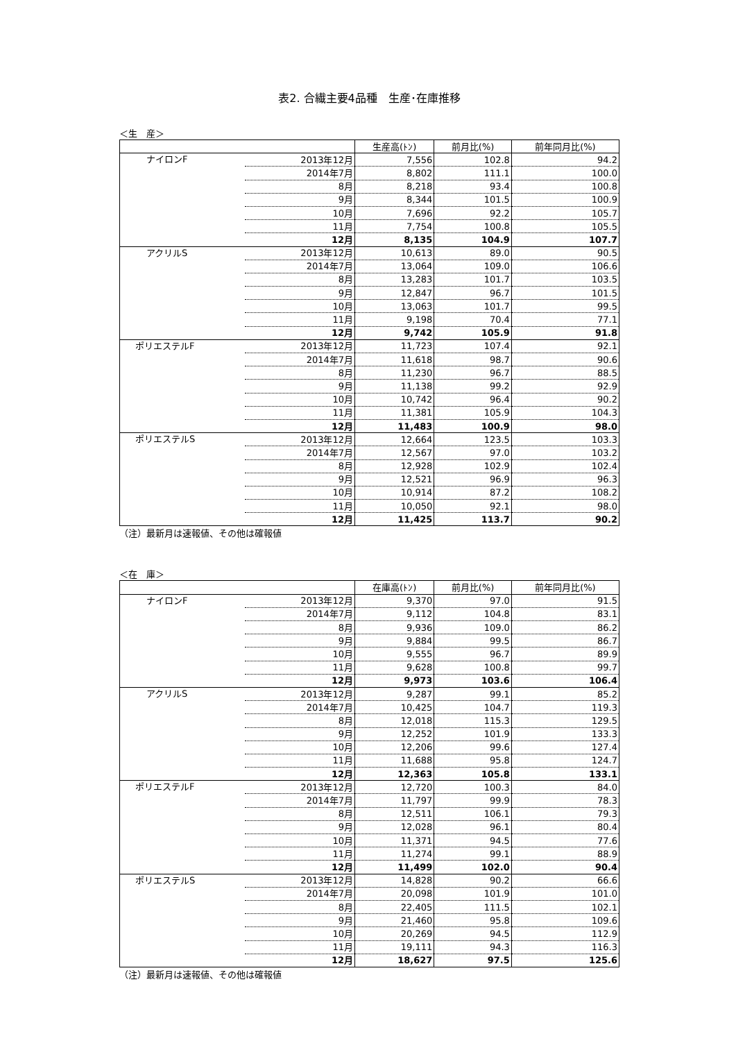表2. 合繊主要4品種　生産･在庫推移
＜生　産＞
| | | 生産高(ﾄﾝ) | 前月比(%) | 前年同月比(%) |
| --- | --- | --- | --- | --- |
| ナイロンF | 2013年12月 | 7,556 | 102.8 | 94.2 |
| | 2014年7月 | 8,802 | 111.1 | 100.0 |
| | 8月 | 8,218 | 93.4 | 100.8 |
| | 9月 | 8,344 | 101.5 | 100.9 |
| | 10月 | 7,696 | 92.2 | 105.7 |
| | 11月 | 7,754 | 100.8 | 105.5 |
| | 12月 | 8,135 | 104.9 | 107.7 |
| アクリルS | 2013年12月 | 10,613 | 89.0 | 90.5 |
| | 2014年7月 | 13,064 | 109.0 | 106.6 |
| | 8月 | 13,283 | 101.7 | 103.5 |
| | 9月 | 12,847 | 96.7 | 101.5 |
| | 10月 | 13,063 | 101.7 | 99.5 |
| | 11月 | 9,198 | 70.4 | 77.1 |
| | 12月 | 9,742 | 105.9 | 91.8 |
| ポリエステルF | 2013年12月 | 11,723 | 107.4 | 92.1 |
| | 2014年7月 | 11,618 | 98.7 | 90.6 |
| | 8月 | 11,230 | 96.7 | 88.5 |
| | 9月 | 11,138 | 99.2 | 92.9 |
| | 10月 | 10,742 | 96.4 | 90.2 |
| | 11月 | 11,381 | 105.9 | 104.3 |
| | 12月 | 11,483 | 100.9 | 98.0 |
| ポリエステルS | 2013年12月 | 12,664 | 123.5 | 103.3 |
| | 2014年7月 | 12,567 | 97.0 | 103.2 |
| | 8月 | 12,928 | 102.9 | 102.4 |
| | 9月 | 12,521 | 96.9 | 96.3 |
| | 10月 | 10,914 | 87.2 | 108.2 |
| | 11月 | 10,050 | 92.1 | 98.0 |
| | 12月 | 11,425 | 113.7 | 90.2 |
（注）最新月は速報値、その他は確報値
＜在　庫＞
| | | 在庫高(ﾄﾝ) | 前月比(%) | 前年同月比(%) |
| --- | --- | --- | --- | --- |
| ナイロンF | 2013年12月 | 9,370 | 97.0 | 91.5 |
| | 2014年7月 | 9,112 | 104.8 | 83.1 |
| | 8月 | 9,936 | 109.0 | 86.2 |
| | 9月 | 9,884 | 99.5 | 86.7 |
| | 10月 | 9,555 | 96.7 | 89.9 |
| | 11月 | 9,628 | 100.8 | 99.7 |
| | 12月 | 9,973 | 103.6 | 106.4 |
| アクリルS | 2013年12月 | 9,287 | 99.1 | 85.2 |
| | 2014年7月 | 10,425 | 104.7 | 119.3 |
| | 8月 | 12,018 | 115.3 | 129.5 |
| | 9月 | 12,252 | 101.9 | 133.3 |
| | 10月 | 12,206 | 99.6 | 127.4 |
| | 11月 | 11,688 | 95.8 | 124.7 |
| | 12月 | 12,363 | 105.8 | 133.1 |
| ポリエステルF | 2013年12月 | 12,720 | 100.3 | 84.0 |
| | 2014年7月 | 11,797 | 99.9 | 78.3 |
| | 8月 | 12,511 | 106.1 | 79.3 |
| | 9月 | 12,028 | 96.1 | 80.4 |
| | 10月 | 11,371 | 94.5 | 77.6 |
| | 11月 | 11,274 | 99.1 | 88.9 |
| | 12月 | 11,499 | 102.0 | 90.4 |
| ポリエステルS | 2013年12月 | 14,828 | 90.2 | 66.6 |
| | 2014年7月 | 20,098 | 101.9 | 101.0 |
| | 8月 | 22,405 | 111.5 | 102.1 |
| | 9月 | 21,460 | 95.8 | 109.6 |
| | 10月 | 20,269 | 94.5 | 112.9 |
| | 11月 | 19,111 | 94.3 | 116.3 |
| | 12月 | 18,627 | 97.5 | 125.6 |
（注）最新月は速報値、その他は確報値